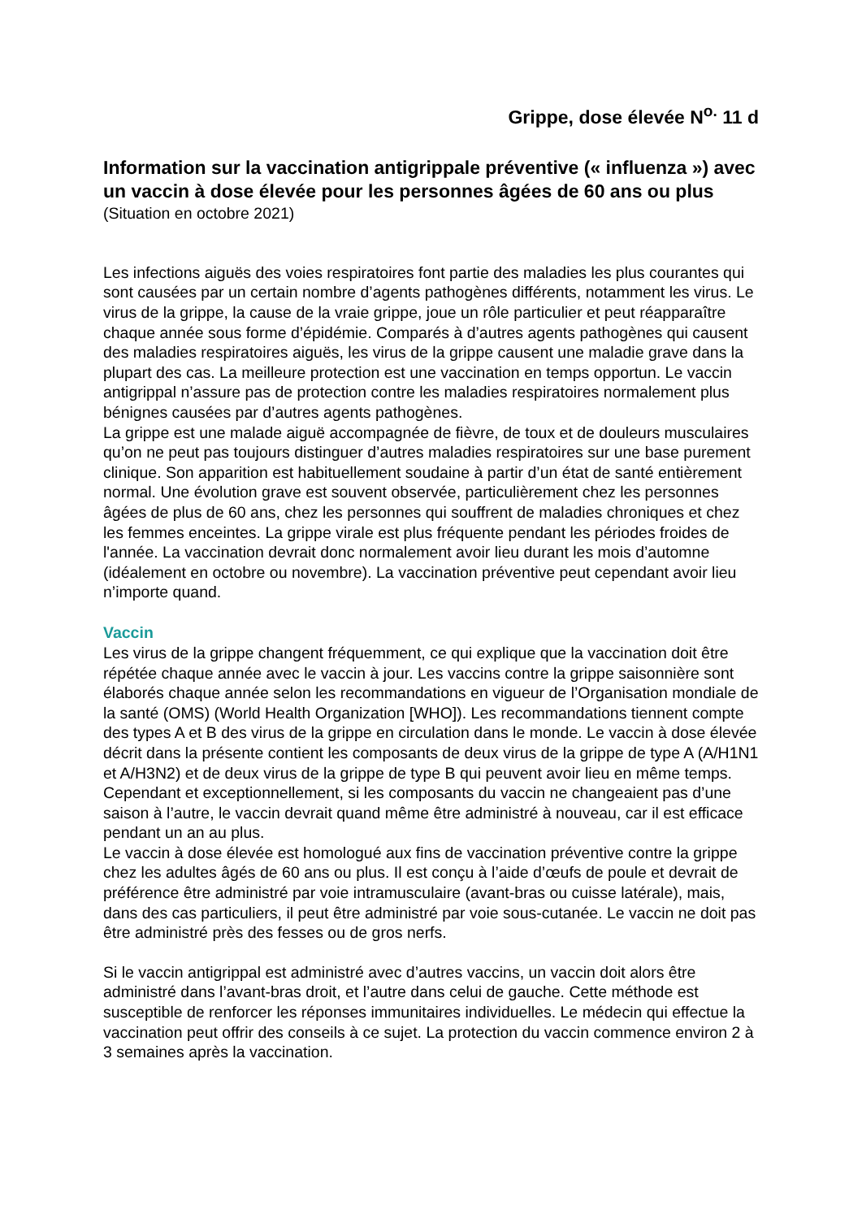Grippe, dose élevée N<sup>o.</sup> 11 d
Information sur la vaccination antigrippale préventive (« influenza ») avec un vaccin à dose élevée pour les personnes âgées de 60 ans ou plus
(Situation en octobre 2021)
Les infections aiguës des voies respiratoires font partie des maladies les plus courantes qui sont causées par un certain nombre d’agents pathogènes différents, notamment les virus. Le virus de la grippe, la cause de la vraie grippe, joue un rôle particulier et peut réapparaître chaque année sous forme d’épidémie. Comparés à d’autres agents pathogènes qui causent des maladies respiratoires aiguës, les virus de la grippe causent une maladie grave dans la plupart des cas. La meilleure protection est une vaccination en temps opportun. Le vaccin antigrippal n’assure pas de protection contre les maladies respiratoires normalement plus bénignes causées par d’autres agents pathogènes.
La grippe est une malade aiguë accompagnée de fièvre, de toux et de douleurs musculaires qu’on ne peut pas toujours distinguer d’autres maladies respiratoires sur une base purement clinique. Son apparition est habituellement soudaine à partir d’un état de santé entièrement normal. Une évolution grave est souvent observée, particulièrement chez les personnes âgées de plus de 60 ans, chez les personnes qui souffrent de maladies chroniques et chez les femmes enceintes. La grippe virale est plus fréquente pendant les périodes froides de l'année. La vaccination devrait donc normalement avoir lieu durant les mois d’automne (idéalement en octobre ou novembre). La vaccination préventive peut cependant avoir lieu n’importe quand.
Vaccin
Les virus de la grippe changent fréquemment, ce qui explique que la vaccination doit être répétée chaque année avec le vaccin à jour. Les vaccins contre la grippe saisonnière sont élaborés chaque année selon les recommandations en vigueur de l’Organisation mondiale de la santé (OMS) (World Health Organization [WHO]). Les recommandations tiennent compte des types A et B des virus de la grippe en circulation dans le monde. Le vaccin à dose élevée décrit dans la présente contient les composants de deux virus de la grippe de type A (A/H1N1 et A/H3N2) et de deux virus de la grippe de type B qui peuvent avoir lieu en même temps. Cependant et exceptionnellement, si les composants du vaccin ne changeaient pas d’une saison à l’autre, le vaccin devrait quand même être administré à nouveau, car il est efficace pendant un an au plus.
Le vaccin à dose élevée est homologué aux fins de vaccination préventive contre la grippe chez les adultes âgés de 60 ans ou plus. Il est conçu à l’aide d’œufs de poule et devrait de préférence être administré par voie intramusculaire (avant-bras ou cuisse latérale), mais, dans des cas particuliers, il peut être administré par voie sous-cutanée. Le vaccin ne doit pas être administré près des fesses ou de gros nerfs.
Si le vaccin antigrippal est administré avec d’autres vaccins, un vaccin doit alors être administré dans l’avant-bras droit, et l’autre dans celui de gauche. Cette méthode est susceptible de renforcer les réponses immunitaires individuelles. Le médecin qui effectue la vaccination peut offrir des conseils à ce sujet. La protection du vaccin commence environ 2 à 3 semaines après la vaccination.